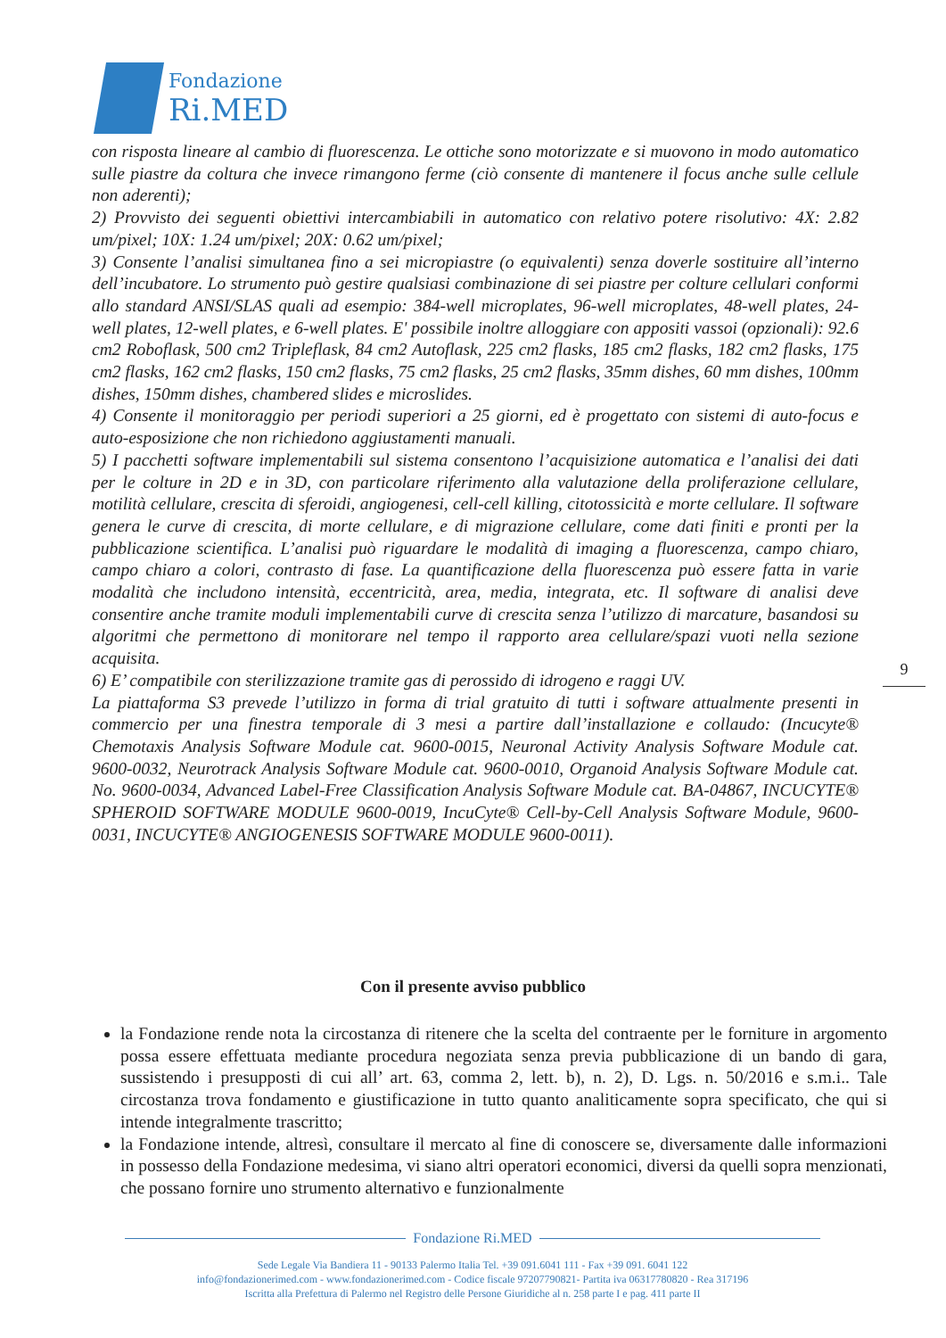Fondazione
Ri.MED
con risposta lineare al cambio di fluorescenza. Le ottiche sono motorizzate e si muovono in modo automatico sulle piastre da coltura che invece rimangono ferme (ciò consente di mantenere il focus anche sulle cellule non aderenti);
2) Provvisto dei seguenti obiettivi intercambiabili in automatico con relativo potere risolutivo: 4X: 2.82 um/pixel; 10X: 1.24 um/pixel; 20X: 0.62 um/pixel;
3) Consente l’analisi simultanea fino a sei micropiastre (o equivalenti) senza doverle sostituire all’interno dell’incubatore. Lo strumento può gestire qualsiasi combinazione di sei piastre per colture cellulari conformi allo standard ANSI/SLAS quali ad esempio: 384-well microplates, 96-well microplates, 48-well plates, 24-well plates, 12-well plates, e 6-well plates. E' possibile inoltre alloggiare con appositi vassoi (opzionali): 92.6 cm2 Roboflask, 500 cm2 Tripleflask, 84 cm2 Autoflask, 225 cm2 flasks, 185 cm2 flasks, 182 cm2 flasks, 175 cm2 flasks, 162 cm2 flasks, 150 cm2 flasks, 75 cm2 flasks, 25 cm2 flasks, 35mm dishes, 60 mm dishes, 100mm dishes, 150mm dishes, chambered slides e microslides.
4) Consente il monitoraggio per periodi superiori a 25 giorni, ed è progettato con sistemi di auto-focus e auto-esposizione che non richiedono aggiustamenti manuali.
5) I pacchetti software implementabili sul sistema consentono l’acquisizione automatica e l’analisi dei dati per le colture in 2D e in 3D, con particolare riferimento alla valutazione della proliferazione cellulare, motilità cellulare, crescita di sferoidi, angiogenesi, cell-cell killing, citotossicità e morte cellulare. Il software genera le curve di crescita, di morte cellulare, e di migrazione cellulare, come dati finiti e pronti per la pubblicazione scientifica. L’analisi può riguardare le modalità di imaging a fluorescenza, campo chiaro, campo chiaro a colori, contrasto di fase. La quantificazione della fluorescenza può essere fatta in varie modalità che includono intensità, eccentricità, area, media, integrata, etc. Il software di analisi deve consentire anche tramite moduli implementabili curve di crescita senza l’utilizzo di marcature, basandosi su algoritmi che permettono di monitorare nel tempo il rapporto area cellulare/spazi vuoti nella sezione acquisita.
6) E’ compatibile con sterilizzazione tramite gas di perossido di idrogeno e raggi UV.
La piattaforma S3 prevede l’utilizzo in forma di trial gratuito di tutti i software attualmente presenti in commercio per una finestra temporale di 3 mesi a partire dall’installazione e collaudo: (Incucyte® Chemotaxis Analysis Software Module cat. 9600-0015, Neuronal Activity Analysis Software Module cat. 9600-0032, Neurotrack Analysis Software Module cat. 9600-0010, Organoid Analysis Software Module cat. No. 9600-0034, Advanced Label-Free Classification Analysis Software Module cat. BA-04867, INCUCYTE® SPHEROID SOFTWARE MODULE 9600-0019, IncuCyte® Cell-by-Cell Analysis Software Module, 9600-0031, INCUCYTE® ANGIOGENESIS SOFTWARE MODULE 9600-0011).
9
Con il presente avviso pubblico
la Fondazione rende nota la circostanza di ritenere che la scelta del contraente per le forniture in argomento possa essere effettuata mediante procedura negoziata senza previa pubblicazione di un bando di gara, sussistendo i presupposti di cui all’ art. 63, comma 2, lett. b), n. 2), D. Lgs. n. 50/2016 e s.m.i.. Tale circostanza trova fondamento e giustificazione in tutto quanto analiticamente sopra specificato, che qui si intende integralmente trascritto;
la Fondazione intende, altresì, consultare il mercato al fine di conoscere se, diversamente dalle informazioni in possesso della Fondazione medesima, vi siano altri operatori economici, diversi da quelli sopra menzionati, che possano fornire uno strumento alternativo e funzionalmente
Fondazione Ri.MED
Sede Legale Via Bandiera 11 - 90133 Palermo Italia Tel. +39 091.6041 111 - Fax +39 091. 6041 122
info@fondazionerimed.com - www.fondazionerimed.com - Codice fiscale 97207790821- Partita iva 06317780820 - Rea 317196
Iscritta alla Prefettura di Palermo nel Registro delle Persone Giuridiche al n. 258 parte I e pag. 411 parte II